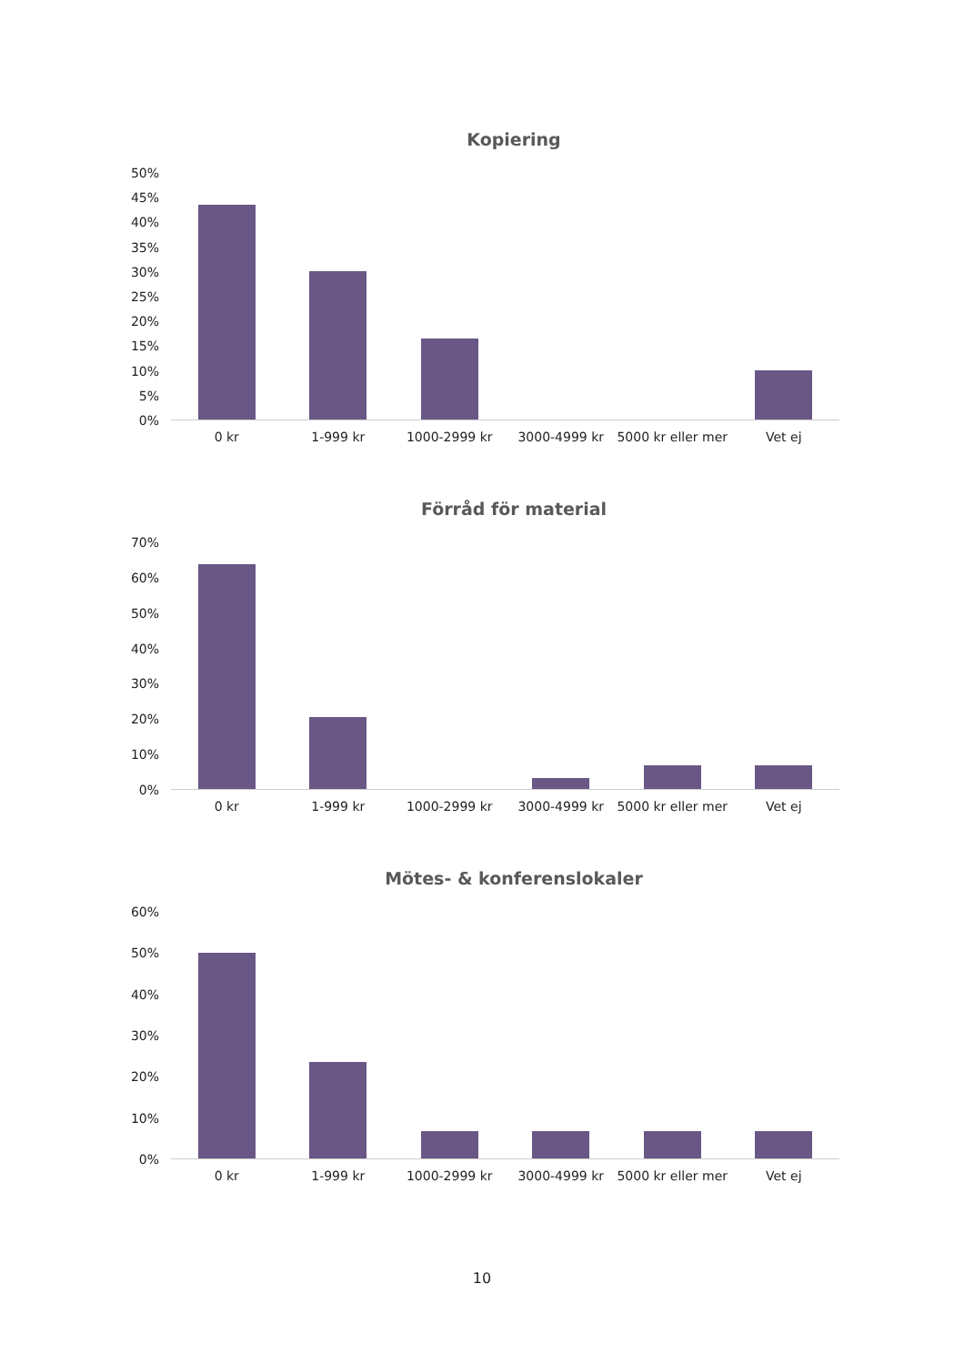Kopiering
50%
45%
40%
35%
30%
25%
20%
15%
10%
5%
0%
0 kr 1-999 kr 1000-2999 kr 3000-4999 kr 5000 kr eller mer Vet ej
Förråd för material
70%
60%
50%
40%
30%
20%
10%
0%
0 kr 1-999 kr 1000-2999 kr 3000-4999 kr 5000 kr eller mer Vet ej
Mötes- & konferenslokaler
60%
50%
40%
30%
20%
10%
0%
0 kr 1-999 kr 1000-2999 kr 3000-4999 kr 5000 kr eller mer Vet ej
10